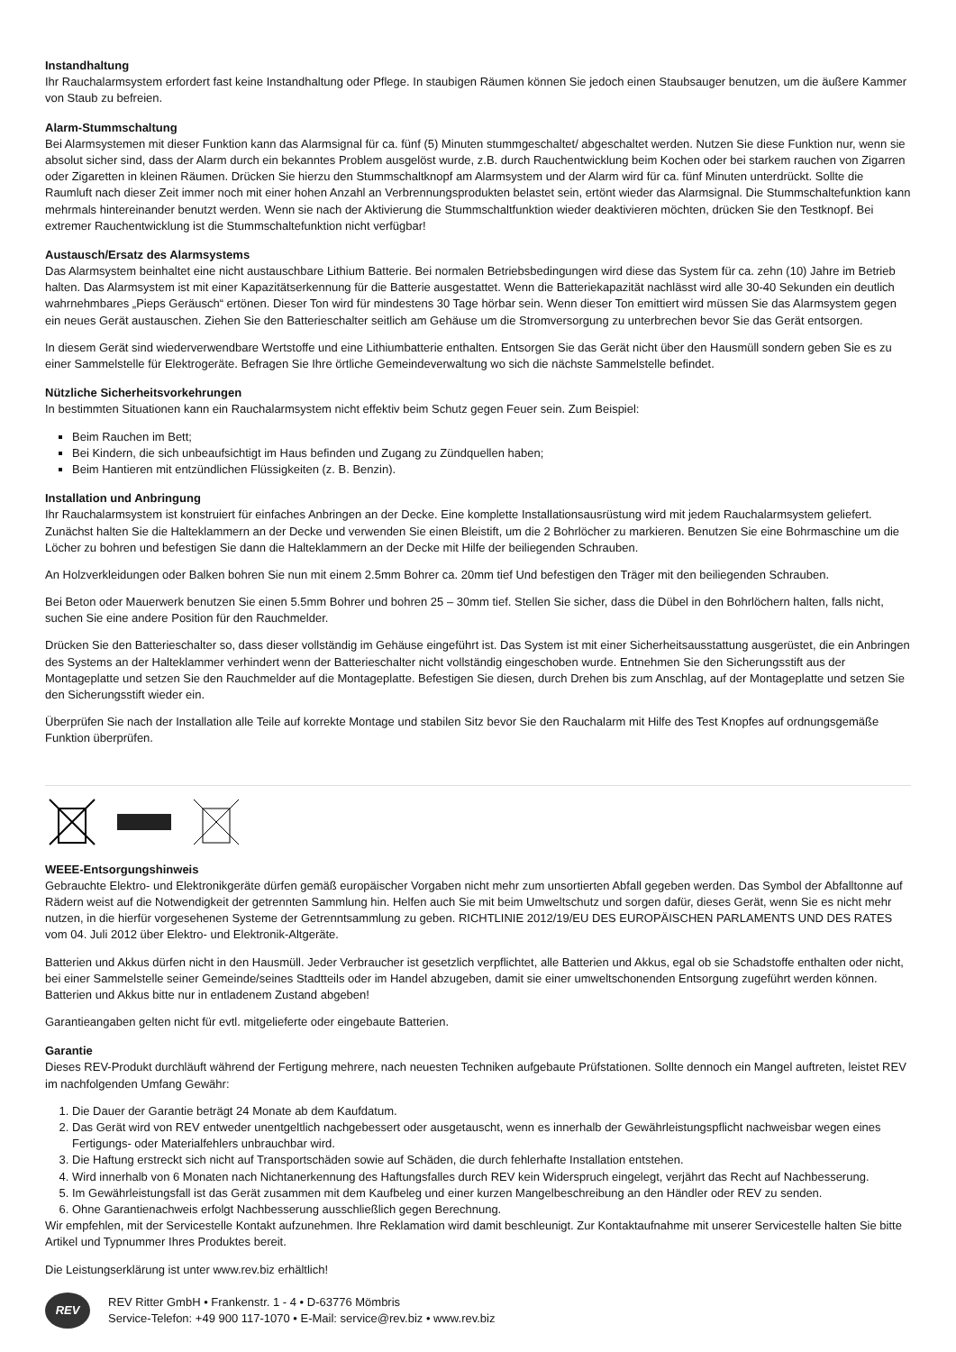Instandhaltung
Ihr Rauchalarmsystem erfordert fast keine Instandhaltung oder Pflege. In staubigen Räumen können Sie jedoch einen Staubsauger benutzen, um die äußere Kammer von Staub zu befreien.
Alarm-Stummschaltung
Bei Alarmsystemen mit dieser Funktion kann das Alarmsignal für ca. fünf (5) Minuten stummgeschaltet/ abgeschaltet werden. Nutzen Sie diese Funktion nur, wenn sie absolut sicher sind, dass der Alarm durch ein bekanntes Problem ausgelöst wurde, z.B. durch Rauchentwicklung beim Kochen oder bei starkem rauchen von Zigarren oder Zigaretten in kleinen Räumen. Drücken Sie hierzu den Stummschaltknopf am Alarmsystem und der Alarm wird für ca. fünf Minuten unterdrückt. Sollte die Raumluft nach dieser Zeit immer noch mit einer hohen Anzahl an Verbrennungsprodukten belastet sein, ertönt wieder das Alarmsignal. Die Stummschaltefunktion kann mehrmals hintereinander benutzt werden. Wenn sie nach der Aktivierung die Stummschaltfunktion wieder deaktivieren möchten, drücken Sie den Testknopf. Bei extremer Rauchentwicklung ist die Stummschaltefunktion nicht verfügbar!
Austausch/Ersatz des Alarmsystems
Das Alarmsystem beinhaltet eine nicht austauschbare Lithium Batterie. Bei normalen Betriebsbedingungen wird diese das System für ca. zehn (10) Jahre im Betrieb halten. Das Alarmsystem ist mit einer Kapazitätserkennung für die Batterie ausgestattet. Wenn die Batteriekapazität nachlässt wird alle 30-40 Sekunden ein deutlich wahrnehmbares „Pieps Geräusch“ ertönen. Dieser Ton wird für mindestens 30 Tage hörbar sein. Wenn dieser Ton emittiert wird müssen Sie das Alarmsystem gegen ein neues Gerät austauschen. Ziehen Sie den Batterieschalter seitlich am Gehäuse um die Stromversorgung zu unterbrechen bevor Sie das Gerät entsorgen.
In diesem Gerät sind wiederverwendbare Wertstoffe und eine Lithiumbatterie enthalten. Entsorgen Sie das Gerät nicht über den Hausmüll sondern geben Sie es zu einer Sammelstelle für Elektrogeräte. Befragen Sie Ihre örtliche Gemeindeverwaltung wo sich die nächste Sammelstelle befindet.
Nützliche Sicherheitsvorkehrungen
In bestimmten Situationen kann ein Rauchalarmsystem nicht effektiv beim Schutz gegen Feuer sein. Zum Beispiel:
Beim Rauchen im Bett;
Bei Kindern, die sich unbeaufsichtigt im Haus befinden und Zugang zu Zündquellen haben;
Beim Hantieren mit entzündlichen Flüssigkeiten (z. B. Benzin).
Installation und Anbringung
Ihr Rauchalarmsystem ist konstruiert für einfaches Anbringen an der Decke. Eine komplette Installationsausrüstung wird mit jedem Rauchalarmsystem geliefert. Zunächst halten Sie die Halteklammern an der Decke und verwenden Sie einen Bleistift, um die 2 Bohrlöcher zu markieren. Benutzen Sie eine Bohrmaschine um die Löcher zu bohren und befestigen Sie dann die Halteklammern an der Decke mit Hilfe der beiliegenden Schrauben.
An Holzverkleidungen oder Balken bohren Sie nun mit einem 2.5mm Bohrer ca. 20mm tief Und befestigen den Träger mit den beiliegenden Schrauben.
Bei Beton oder Mauerwerk benutzen Sie einen 5.5mm Bohrer und bohren 25 – 30mm tief. Stellen Sie sicher, dass die Dübel in den Bohrlöchern halten, falls nicht, suchen Sie eine andere Position für den Rauchmelder.
Drücken Sie den Batterieschalter so, dass dieser vollständig im Gehäuse eingeführt ist. Das System ist mit einer Sicherheitsausstattung ausgerüstet, die ein Anbringen des Systems an der Halteklammer verhindert wenn der Batterieschalter nicht vollständig eingeschoben wurde. Entnehmen Sie den Sicherungsstift aus der Montageplatte und setzen Sie den Rauchmelder auf die Montageplatte. Befestigen Sie diesen, durch Drehen bis zum Anschlag, auf der Montageplatte und setzen Sie den Sicherungsstift wieder ein.
Überprüfen Sie nach der Installation alle Teile auf korrekte Montage und stabilen Sitz bevor Sie den Rauchalarm mit Hilfe des Test Knopfes auf ordnungsgemäße Funktion überprüfen.
WEEE-Entsorgungshinweis
Gebrauchte Elektro- und Elektronikgeräte dürfen gemäß europäischer Vorgaben nicht mehr zum unsortierten Abfall gegeben werden. Das Symbol der Abfalltonne auf Rädern weist auf die Notwendigkeit der getrennten Sammlung hin. Helfen auch Sie mit beim Umweltschutz und sorgen dafür, dieses Gerät, wenn Sie es nicht mehr nutzen, in die hierfür vorgesehenen Systeme der Getrenntsammlung zu geben. RICHTLINIE 2012/19/EU DES EUROPÄISCHEN PARLAMENTS UND DES RATES vom 04. Juli 2012 über Elektro- und Elektronik-Altgeräte.
Batterien und Akkus dürfen nicht in den Hausmüll. Jeder Verbraucher ist gesetzlich verpflichtet, alle Batterien und Akkus, egal ob sie Schadstoffe enthalten oder nicht, bei einer Sammelstelle seiner Gemeinde/seines Stadtteils oder im Handel abzugeben, damit sie einer umweltschonenden Entsorgung zugeführt werden können. Batterien und Akkus bitte nur in entladenem Zustand abgeben!
Garantieangaben gelten nicht für evtl. mitgelieferte oder eingebaute Batterien.
Garantie
Dieses REV-Produkt durchläuft während der Fertigung mehrere, nach neuesten Techniken aufgebaute Prüfstationen. Sollte dennoch ein Mangel auftreten, leistet REV im nachfolgenden Umfang Gewähr:
1. Die Dauer der Garantie beträgt 24 Monate ab dem Kaufdatum.
2. Das Gerät wird von REV entweder unentgeltlich nachgebessert oder ausgetauscht, wenn es innerhalb der Gewährleistungspflicht nachweisbar wegen eines Fertigungs- oder Materialfehlers unbrauchbar wird.
3. Die Haftung erstreckt sich nicht auf Transportschäden sowie auf Schäden, die durch fehlerhafte Installation entstehen.
4. Wird innerhalb von 6 Monaten nach Nichtanerkennung des Haftungsfalles durch REV kein Widerspruch eingelegt, verjährt das Recht auf Nachbesserung.
5. Im Gewährleistungsfall ist das Gerät zusammen mit dem Kaufbeleg und einer kurzen Mangelbeschreibung an den Händler oder REV zu senden.
6. Ohne Garantienachweis erfolgt Nachbesserung ausschließlich gegen Berechnung.
Wir empfehlen, mit der Servicestelle Kontakt aufzunehmen. Ihre Reklamation wird damit beschleunigt. Zur Kontaktaufnahme mit unserer Servicestelle halten Sie bitte Artikel und Typnummer Ihres Produktes bereit.
Die Leistungserklärung ist unter www.rev.biz erhältlich!
REV
REV Ritter GmbH • Frankenstr. 1 - 4 • D-63776 Mömbris
Service-Telefon: +49 900 117-1070 • E-Mail: service@rev.biz • www.rev.biz